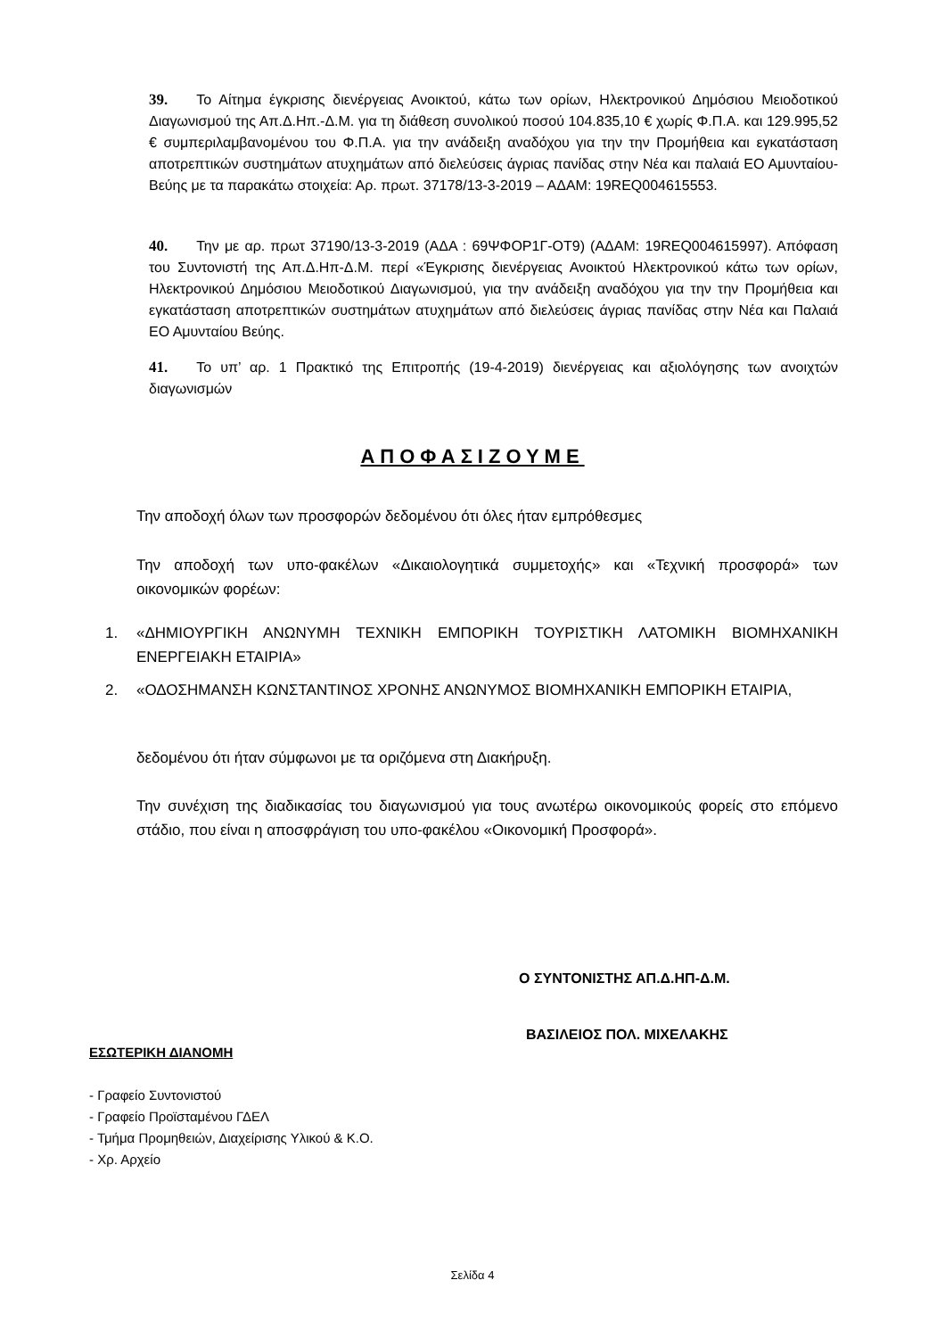39. Το Αίτημα έγκρισης διενέργειας Ανοικτού, κάτω των ορίων, Ηλεκτρονικού Δημόσιου Μειοδοτικού Διαγωνισμού της Απ.Δ.Ηπ.-Δ.Μ. για τη διάθεση συνολικού ποσού 104.835,10 € χωρίς Φ.Π.Α. και 129.995,52 € συμπεριλαμβανομένου του Φ.Π.Α. για την ανάδειξη αναδόχου για την την Προμήθεια και εγκατάσταση αποτρεπτικών συστημάτων ατυχημάτων από διελεύσεις άγριας πανίδας στην Νέα και παλαιά ΕΟ Αμυνταίου- Βεύης με τα παρακάτω στοιχεία: Αρ. πρωτ. 37178/13-3-2019 – ΑΔΑΜ: 19REQ004615553.
40. Την με αρ. πρωτ 37190/13-3-2019 (ΑΔΑ : 69ΨΦΟΡ1Γ-ΟΤ9) (ΑΔΑΜ: 19REQ004615997). Απόφαση του Συντονιστή της Απ.Δ.Ηπ-Δ.Μ. περί «Έγκρισης διενέργειας Ανοικτού Ηλεκτρονικού κάτω των ορίων, Ηλεκτρονικού Δημόσιου Μειοδοτικού Διαγωνισμού, για την ανάδειξη αναδόχου για την την Προμήθεια και εγκατάσταση αποτρεπτικών συστημάτων ατυχημάτων από διελεύσεις άγριας πανίδας στην Νέα και Παλαιά ΕΟ Αμυνταίου Βεύης.
41. Το υπ’ αρ. 1 Πρακτικό της Επιτροπής (19-4-2019) διενέργειας και αξιολόγησης των ανοιχτών διαγωνισμών
ΑΠΟΦΑΣΙΖΟΥΜΕ
Την αποδοχή όλων των προσφορών δεδομένου ότι όλες ήταν εμπρόθεσμες
Την αποδοχή των υπο-φακέλων «Δικαιολογητικά συμμετοχής» και «Τεχνική προσφορά» των οικονομικών φορέων:
1. «ΔΗΜΙΟΥΡΓΙΚΗ ΑΝΩΝΥΜΗ ΤΕΧΝΙΚΗ ΕΜΠΟΡΙΚΗ ΤΟΥΡΙΣΤΙΚΗ ΛΑΤΟΜΙΚΗ ΒΙΟΜΗΧΑΝΙΚΗ ΕΝΕΡΓΕΙΑΚΗ ΕΤΑΙΡΙΑ»
2. «ΟΔΟΣΗΜΑΝΣΗ ΚΩΝΣΤΑΝΤΙΝΟΣ ΧΡΟΝΗΣ ΑΝΩΝΥΜΟΣ ΒΙΟΜΗΧΑΝΙΚΗ ΕΜΠΟΡΙΚΗ ΕΤΑΙΡΙΑ,
δεδομένου ότι ήταν σύμφωνοι με τα οριζόμενα στη Διακήρυξη.
Την συνέχιση της διαδικασίας του διαγωνισμού για τους ανωτέρω οικονομικούς φορείς στο επόμενο στάδιο, που είναι η αποσφράγιση του υπο-φακέλου «Οικονομική Προσφορά».
Ο ΣΥΝΤΟΝΙΣΤΗΣ ΑΠ.Δ.ΗΠ-Δ.Μ.
ΒΑΣΙΛΕΙΟΣ ΠΟΛ. ΜΙΧΕΛΑΚΗΣ
ΕΣΩΤΕΡΙΚΗ ΔΙΑΝΟΜΗ
- Γραφείο Συντονιστού
- Γραφείο Προϊσταμένου ΓΔΕΛ
- Τμήμα Προμηθειών, Διαχείρισης Υλικού & Κ.Ο.
- Χρ. Αρχείο
Σελίδα 4